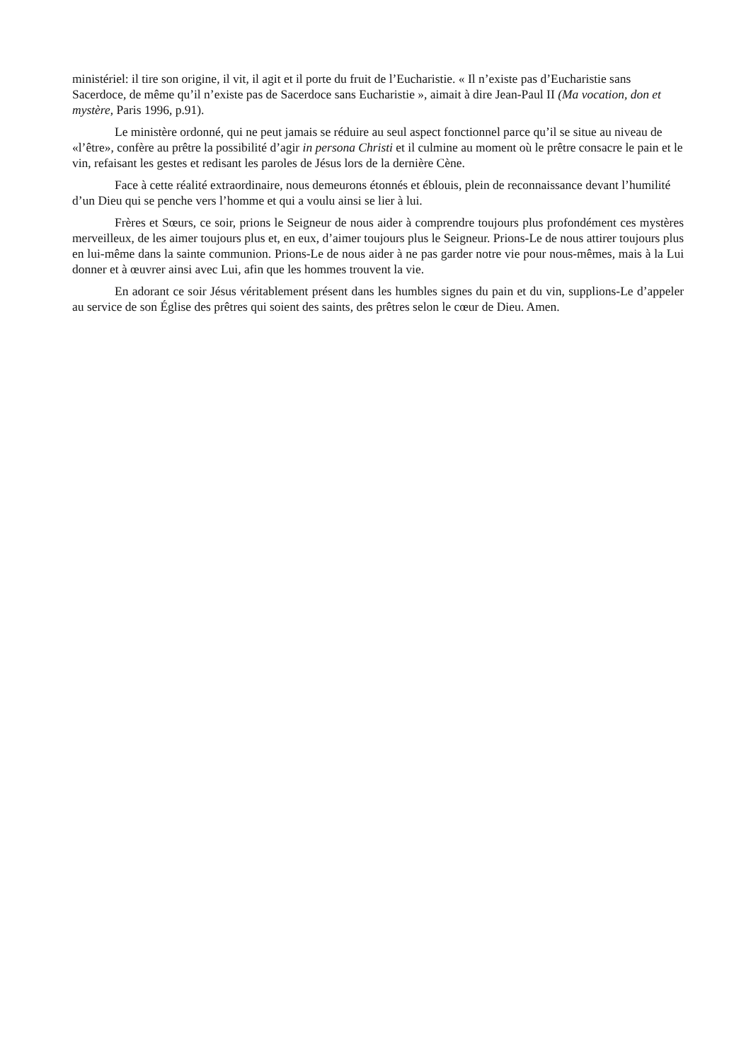ministériel: il tire son origine, il vit, il agit et il porte du fruit de l’Eucharistie. « Il n’existe pas d’Eucharistie sans Sacerdoce, de même qu’il n’existe pas de Sacerdoce sans Eucharistie », aimait à dire Jean-Paul II (Ma vocation, don et mystère, Paris 1996, p.91).
Le ministère ordonné, qui ne peut jamais se réduire au seul aspect fonctionnel parce qu’il se situe au niveau de «l’être», confère au prêtre la possibilité d’agir in persona Christi et il culmine au moment où le prêtre consacre le pain et le vin, refaisant les gestes et redisant les paroles de Jésus lors de la dernière Cène.
Face à cette réalité extraordinaire, nous demeurons étonnés et éblouis, plein de reconnaissance devant l’humilité d’un Dieu qui se penche vers l’homme et qui a voulu ainsi se lier à lui.
Frères et Sœurs, ce soir, prions le Seigneur de nous aider à comprendre toujours plus profondément ces mystères merveilleux, de les aimer toujours plus et, en eux, d’aimer toujours plus le Seigneur. Prions-Le de nous attirer toujours plus en lui-même dans la sainte communion. Prions-Le de nous aider à ne pas garder notre vie pour nous-mêmes, mais à la Lui donner et à œuvrer ainsi avec Lui, afin que les hommes trouvent la vie.
En adorant ce soir Jésus véritablement présent dans les humbles signes du pain et du vin, supplions-Le d’appeler au service de son Église des prêtres qui soient des saints, des prêtres selon le cœur de Dieu. Amen.